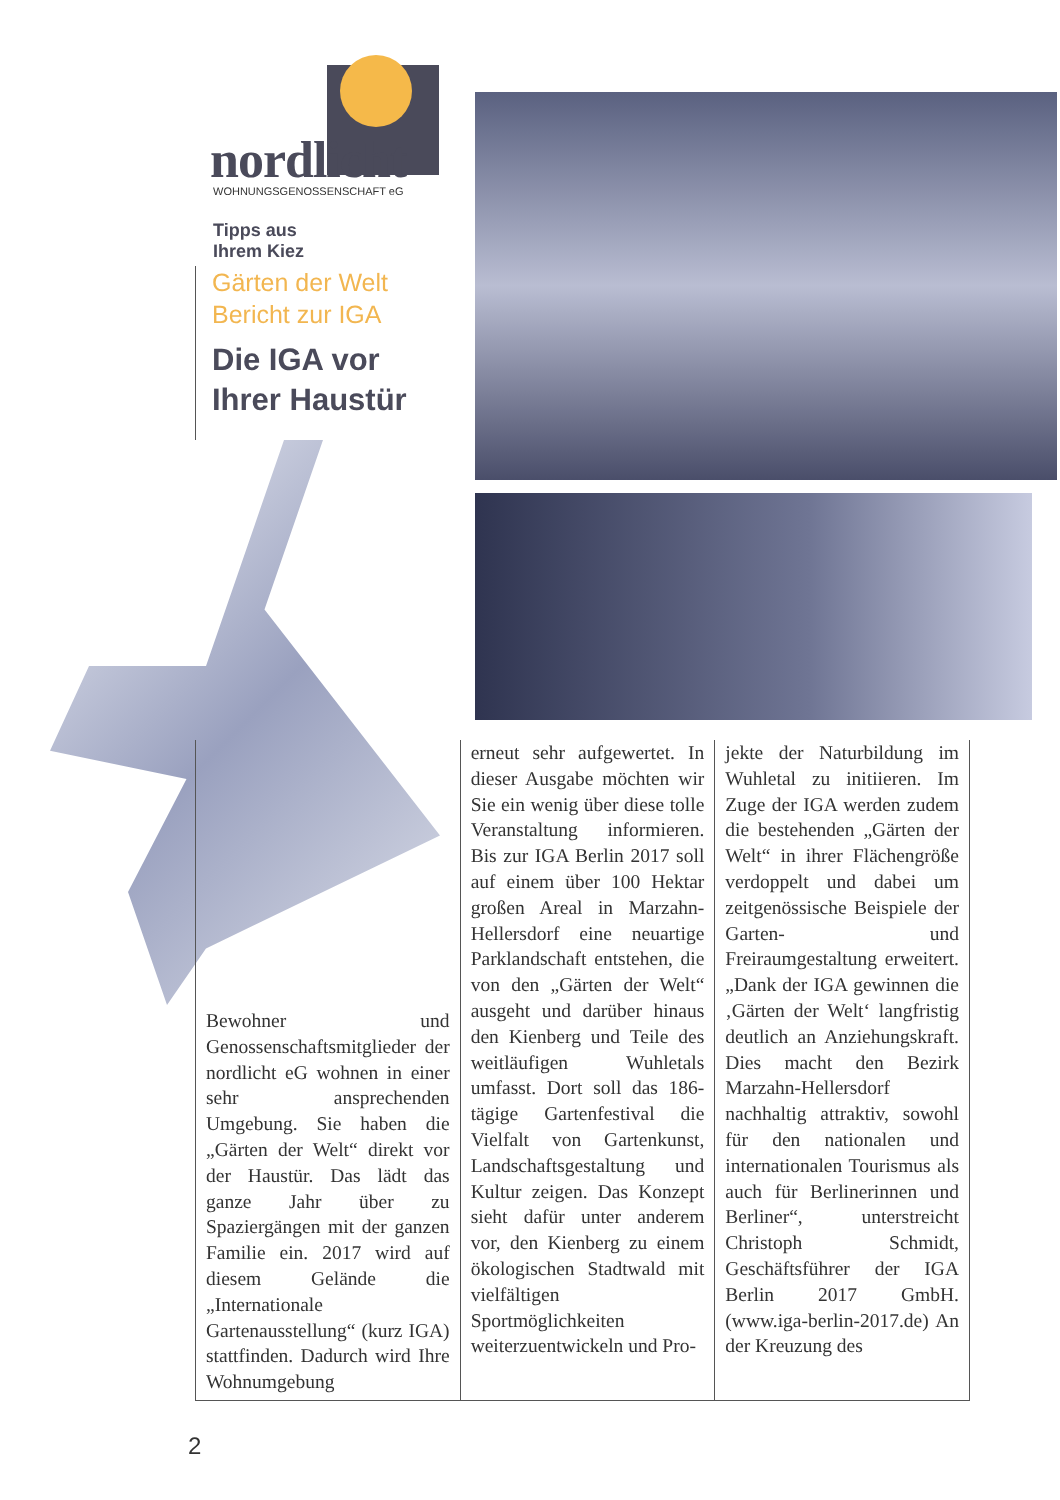nordlicht WOHNUNGSGENOSSENSCHAFT eG
Tipps aus
Ihrem Kiez
Gärten der Welt
Bericht zur IGA
Die IGA vor
Ihrer Haustür
Bewohner und Genossenschaftsmitglieder der nordlicht eG wohnen in einer sehr ansprechenden Umgebung. Sie haben die „Gärten der Welt“ direkt vor der Haustür. Das lädt das ganze Jahr über zu Spaziergängen mit der ganzen Familie ein. 2017 wird auf diesem Gelände die „Internationale Gartenausstellung“ (kurz IGA) stattfinden. Dadurch wird Ihre Wohnumgebung
erneut sehr aufgewertet. In dieser Ausgabe möchten wir Sie ein wenig über diese tolle Veranstaltung informieren. Bis zur IGA Berlin 2017 soll auf einem über 100 Hektar großen Areal in Marzahn-Hellersdorf eine neuartige Parklandschaft entstehen, die von den „Gärten der Welt“ ausgeht und darüber hinaus den Kienberg und Teile des weitläufigen Wuhletals umfasst. Dort soll das 186-tägige Gartenfestival die Vielfalt von Gartenkunst, Landschaftsgestaltung und Kultur zeigen. Das Konzept sieht dafür unter anderem vor, den Kienberg zu einem ökologischen Stadtwald mit vielfältigen Sportmöglichkeiten weiterzuentwickeln und Pro-
jekte der Naturbildung im Wuhletal zu initiieren. Im Zuge der IGA werden zudem die bestehenden „Gärten der Welt“ in ihrer Flächengröße verdoppelt und dabei um zeitgenössische Beispiele der Garten- und Freiraumgestaltung erweitert. „Dank der IGA gewinnen die ‚Gärten der Welt‘ langfristig deutlich an Anziehungskraft. Dies macht den Bezirk Marzahn-Hellersdorf nachhaltig attraktiv, sowohl für den nationalen und internationalen Tourismus als auch für Berlinerinnen und Berliner“, unterstreicht Christoph Schmidt, Geschäftsführer der IGA Berlin 2017 GmbH. (www.iga-berlin-2017.de) An der Kreuzung des
2